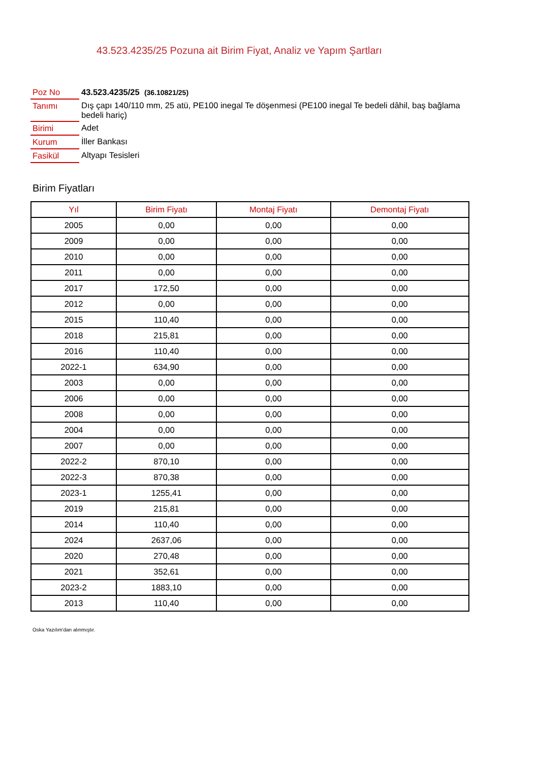43.523.4235/25 Pozuna ait Birim Fiyat, Analiz ve Yapım Şartları
| Poz No | 43.523.4235/25 (36.10821/25) |
| Tanımı | Dış çapı 140/110 mm, 25 atü, PE100 inegal Te döşenmesi (PE100 inegal Te bedeli dâhil, baş bağlama bedeli hariç) |
| Birimi | Adet |
| Kurum | İller Bankası |
| Fasikül | Altyapı Tesisleri |
Birim Fiyatları
| Yıl | Birim Fiyatı | Montaj Fiyatı | Demontaj Fiyatı |
| --- | --- | --- | --- |
| 2005 | 0,00 | 0,00 | 0,00 |
| 2009 | 0,00 | 0,00 | 0,00 |
| 2010 | 0,00 | 0,00 | 0,00 |
| 2011 | 0,00 | 0,00 | 0,00 |
| 2017 | 172,50 | 0,00 | 0,00 |
| 2012 | 0,00 | 0,00 | 0,00 |
| 2015 | 110,40 | 0,00 | 0,00 |
| 2018 | 215,81 | 0,00 | 0,00 |
| 2016 | 110,40 | 0,00 | 0,00 |
| 2022-1 | 634,90 | 0,00 | 0,00 |
| 2003 | 0,00 | 0,00 | 0,00 |
| 2006 | 0,00 | 0,00 | 0,00 |
| 2008 | 0,00 | 0,00 | 0,00 |
| 2004 | 0,00 | 0,00 | 0,00 |
| 2007 | 0,00 | 0,00 | 0,00 |
| 2022-2 | 870,10 | 0,00 | 0,00 |
| 2022-3 | 870,38 | 0,00 | 0,00 |
| 2023-1 | 1255,41 | 0,00 | 0,00 |
| 2019 | 215,81 | 0,00 | 0,00 |
| 2014 | 110,40 | 0,00 | 0,00 |
| 2024 | 2637,06 | 0,00 | 0,00 |
| 2020 | 270,48 | 0,00 | 0,00 |
| 2021 | 352,61 | 0,00 | 0,00 |
| 2023-2 | 1883,10 | 0,00 | 0,00 |
| 2013 | 110,40 | 0,00 | 0,00 |
Oska Yazılım'dan alınmıştır.